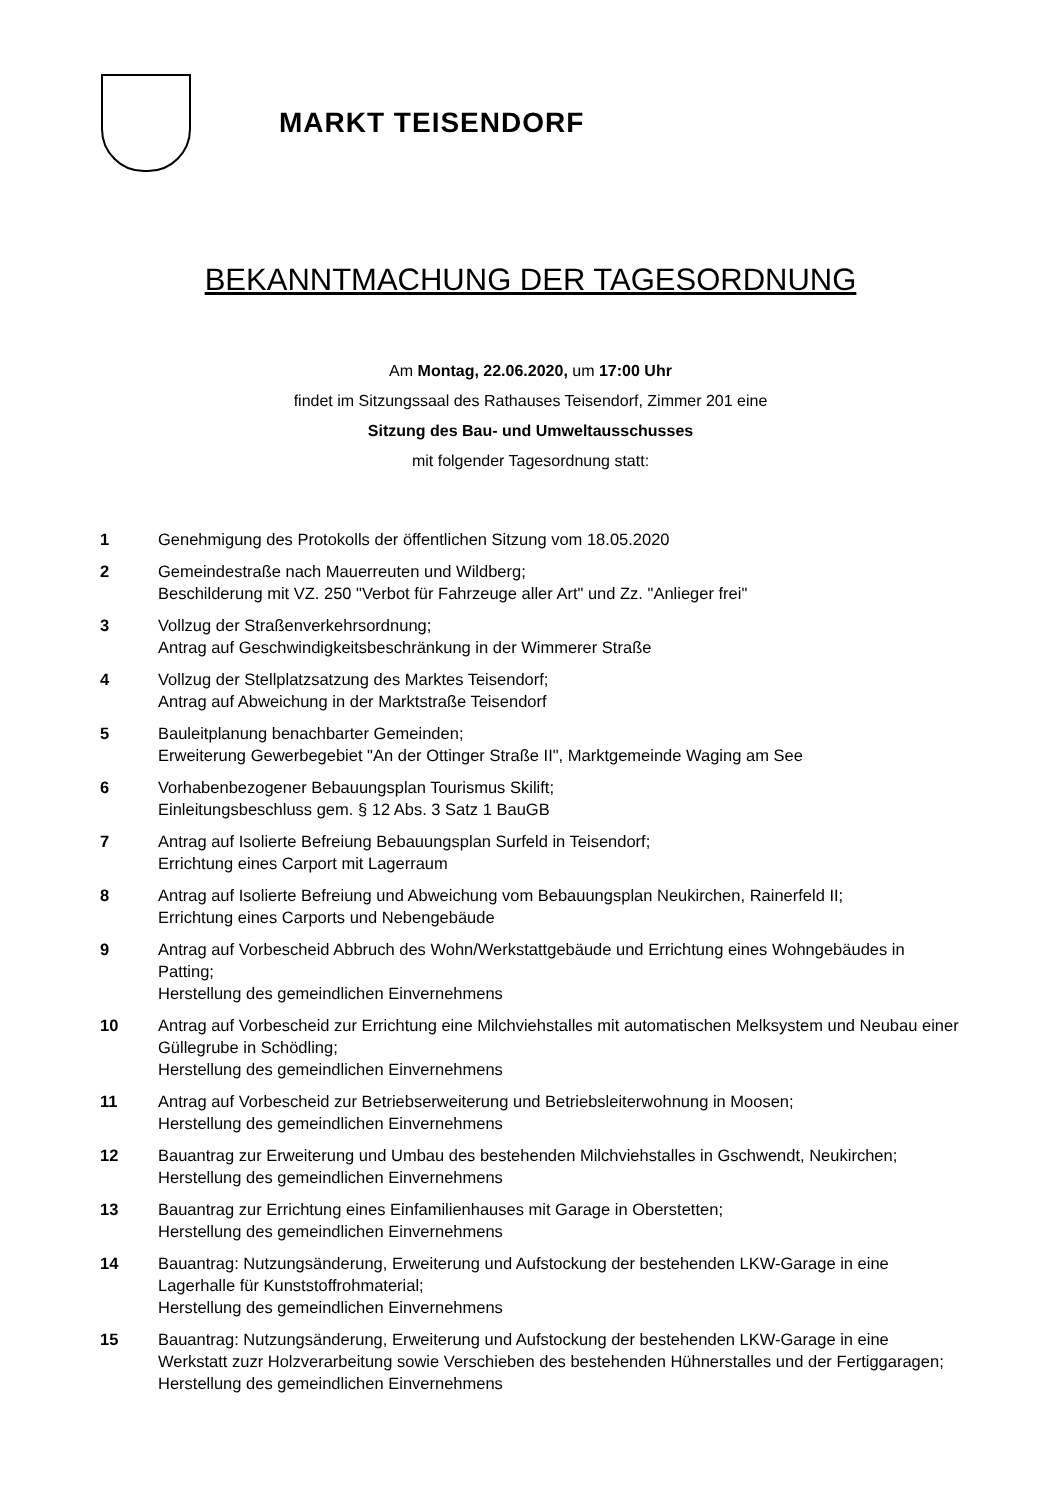MARKT TEISENDORF
BEKANNTMACHUNG DER TAGESORDNUNG
Am Montag, 22.06.2020, um 17:00 Uhr
findet im Sitzungssaal des Rathauses Teisendorf, Zimmer 201 eine
Sitzung des Bau- und Umweltausschusses
mit folgender Tagesordnung statt:
1 Genehmigung des Protokolls der öffentlichen Sitzung vom 18.05.2020
2 Gemeindestraße nach Mauerreuten und Wildberg;
Beschilderung mit VZ. 250 "Verbot für Fahrzeuge aller Art" und Zz. "Anlieger frei"
3 Vollzug der Straßenverkehrsordnung;
Antrag auf Geschwindigkeitsbeschränkung in der Wimmerer Straße
4 Vollzug der Stellplatzsatzung des Marktes Teisendorf;
Antrag auf Abweichung in der Marktstraße Teisendorf
5 Bauleitplanung benachbarter Gemeinden;
Erweiterung Gewerbegebiet "An der Ottinger Straße II", Marktgemeinde Waging am See
6 Vorhabenbezogener Bebauungsplan Tourismus Skilift;
Einleitungsbeschluss gem. § 12 Abs. 3 Satz 1 BauGB
7 Antrag auf Isolierte Befreiung Bebauungsplan Surfeld in Teisendorf;
Errichtung eines Carport mit Lagerraum
8 Antrag auf Isolierte Befreiung und Abweichung vom Bebauungsplan Neukirchen, Rainerfeld II;
Errichtung eines Carports und Nebengebäude
9 Antrag auf Vorbescheid Abbruch des Wohn/Werkstattgebäude und Errichtung eines Wohngebäudes in Patting;
Herstellung des gemeindlichen Einvernehmens
10 Antrag auf Vorbescheid zur Errichtung eine Milchviehstalles mit automatischen Melksystem und Neubau einer Güllegrube in Schödling;
Herstellung des gemeindlichen Einvernehmens
11 Antrag auf Vorbescheid zur Betriebserweiterung und Betriebsleiterwohnung in Moosen;
Herstellung des gemeindlichen Einvernehmens
12 Bauantrag zur Erweiterung und Umbau des bestehenden Milchviehstalles in Gschwendt, Neukirchen;
Herstellung des gemeindlichen Einvernehmens
13 Bauantrag zur Errichtung eines Einfamilienhauses mit Garage in Oberstetten;
Herstellung des gemeindlichen Einvernehmens
14 Bauantrag: Nutzungsänderung, Erweiterung und Aufstockung der bestehenden LKW-Garage in eine Lagerhalle für Kunststoffrohmaterial;
Herstellung des gemeindlichen Einvernehmens
15 Bauantrag: Nutzungsänderung, Erweiterung und Aufstockung der bestehenden LKW-Garage in eine Werkstatt zuzr Holzverarbeitung sowie Verschieben des bestehenden Hühnerstalles und der Fertiggaragen;
Herstellung des gemeindlichen Einvernehmens